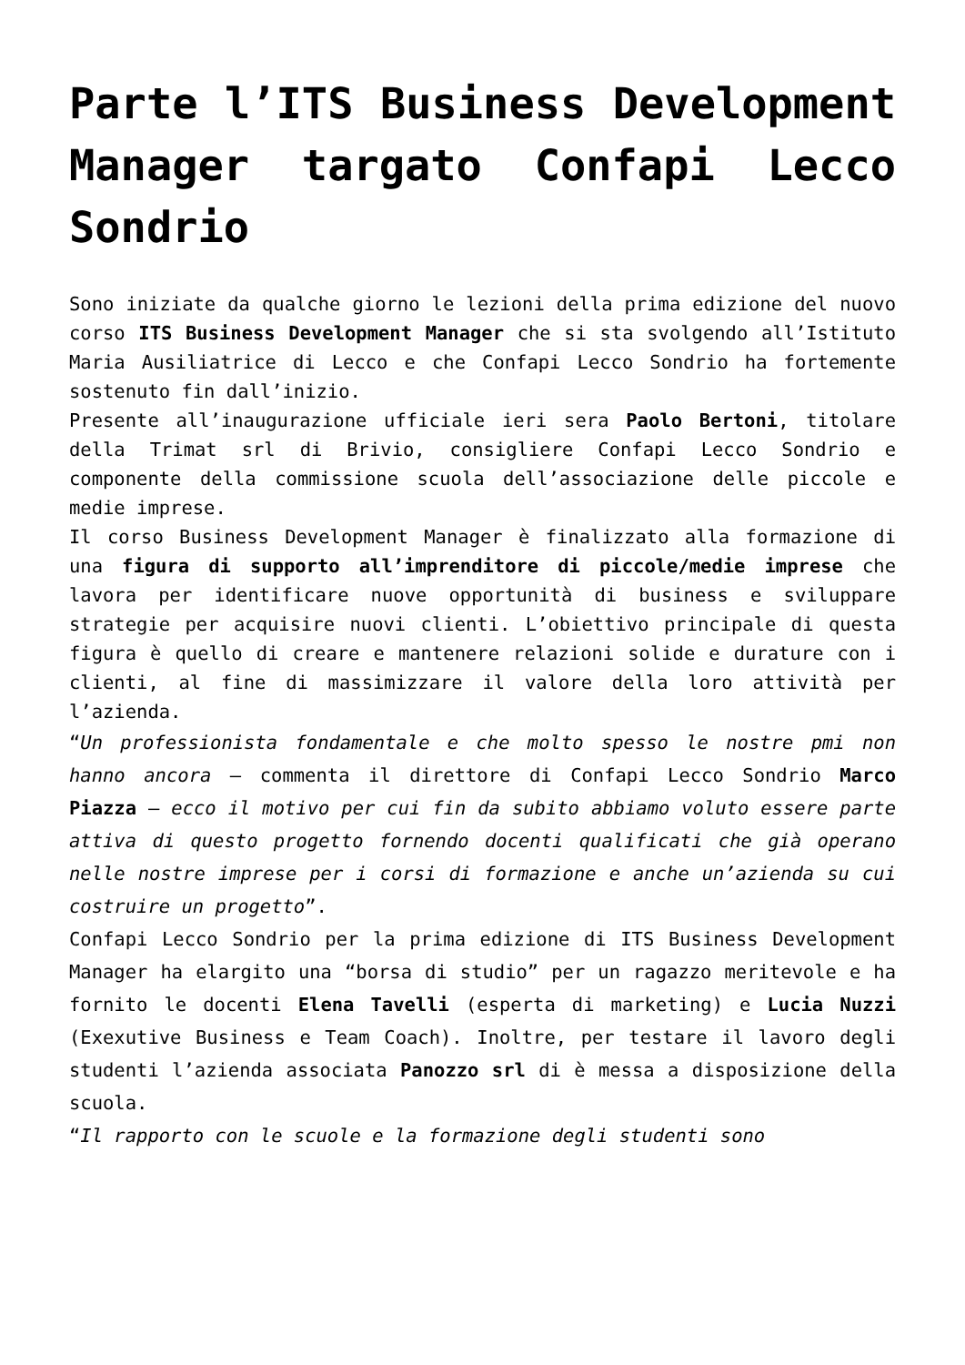Parte l’ITS Business Development Manager targato Confapi Lecco Sondrio
Sono iniziate da qualche giorno le lezioni della prima edizione del nuovo corso ITS Business Development Manager che si sta svolgendo all’Istituto Maria Ausiliatrice di Lecco e che Confapi Lecco Sondrio ha fortemente sostenuto fin dall’inizio.
Presente all’inaugurazione ufficiale ieri sera Paolo Bertoni, titolare della Trimat srl di Brivio, consigliere Confapi Lecco Sondrio e componente della commissione scuola dell’associazione delle piccole e medie imprese.
Il corso Business Development Manager è finalizzato alla formazione di una figura di supporto all’imprenditore di piccole/medie imprese che lavora per identificare nuove opportunità di business e sviluppare strategie per acquisire nuovi clienti. L’obiettivo principale di questa figura è quello di creare e mantenere relazioni solide e durature con i clienti, al fine di massimizzare il valore della loro attività per l’azienda.
“Un professionista fondamentale e che molto spesso le nostre pmi non hanno ancora – commenta il direttore di Confapi Lecco Sondrio Marco Piazza – ecco il motivo per cui fin da subito abbiamo voluto essere parte attiva di questo progetto fornendo docenti qualificati che già operano nelle nostre imprese per i corsi di formazione e anche un’azienda su cui costruire un progetto”.
Confapi Lecco Sondrio per la prima edizione di ITS Business Development Manager ha elargito una “borsa di studio” per un ragazzo meritevole e ha fornito le docenti Elena Tavelli (esperta di marketing) e Lucia Nuzzi (Exexutive Business e Team Coach). Inoltre, per testare il lavoro degli studenti l’azienda associata Panozzo srl di è messa a disposizione della scuola.
“Il rapporto con le scuole e la formazione degli studenti sono